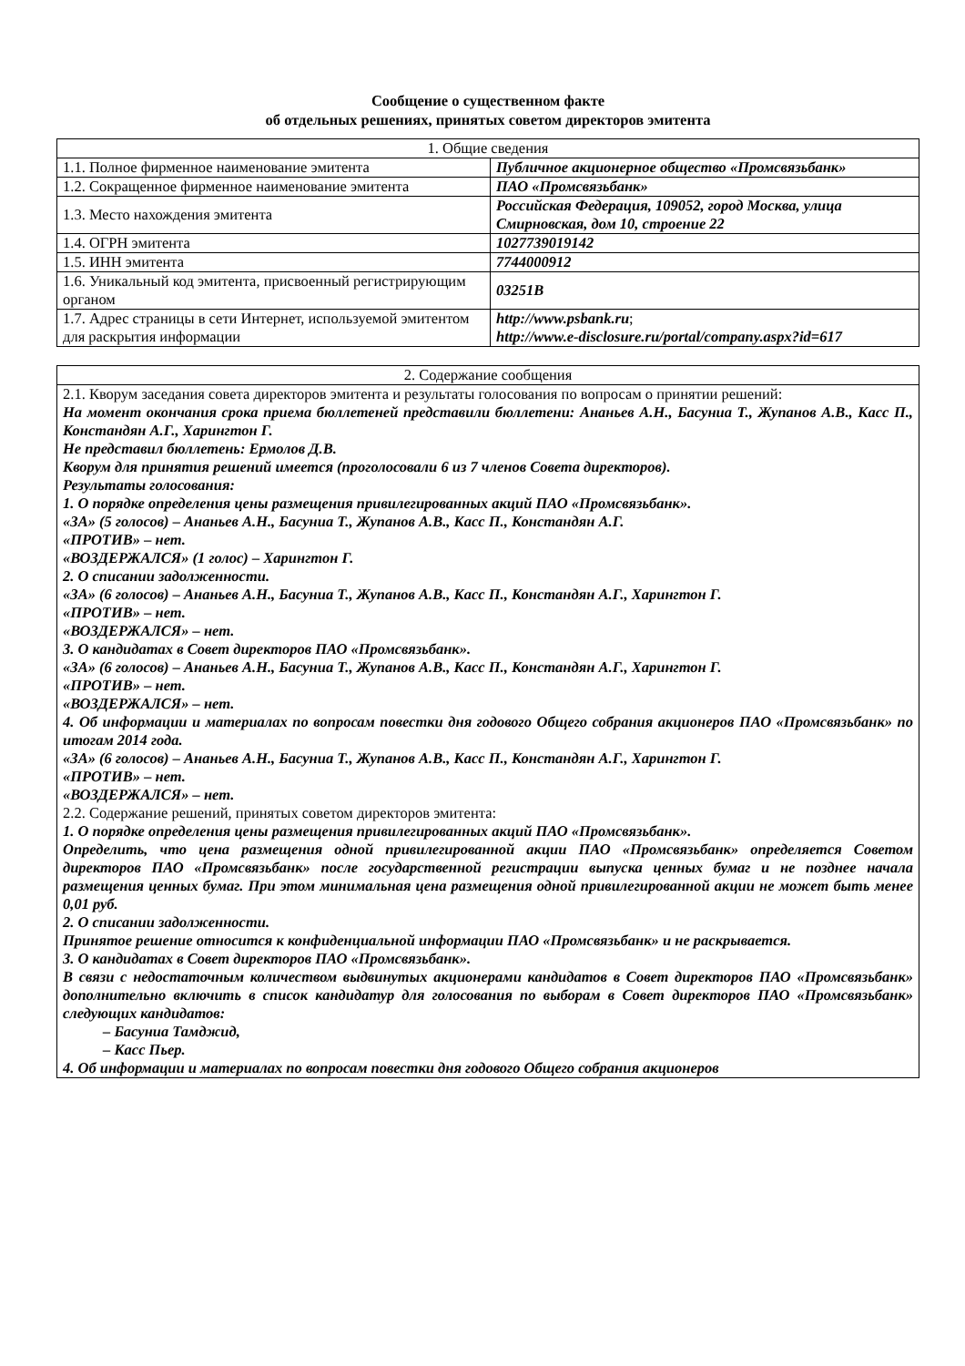Сообщение о существенном факте
об отдельных решениях, принятых советом директоров эмитента
| 1. Общие сведения | |
| --- | --- |
| 1.1. Полное фирменное наименование эмитента | Публичное акционерное общество «Промсвязьбанк» |
| 1.2. Сокращенное фирменное наименование эмитента | ПАО «Промсвязьбанк» |
| 1.3. Место нахождения эмитента | Российская Федерация, 109052, город Москва, улица Смирновская, дом 10, строение 22 |
| 1.4. ОГРН эмитента | 1027739019142 |
| 1.5. ИНН эмитента | 7744000912 |
| 1.6. Уникальный код эмитента, присвоенный регистрирующим органом | 03251B |
| 1.7. Адрес страницы в сети Интернет, используемой эмитентом для раскрытия информации | http://www.psbank.ru ; http://www.e-disclosure.ru/portal/company.aspx?id=617 |
| 2. Содержание сообщения |
| --- |
| 2.1. Кворум заседания совета директоров эмитента и результаты голосования по вопросам о принятии решений: На момент окончания срока приема бюллетеней представили бюллетени: Ананьев А.Н., Басуниа Т., Жупанов А.В., Касс П., Констандян А.Г., Харингтон Г. Не представил бюллетень: Ермолов Д.В. Кворум для принятия решений имеется (проголосовали 6 из 7 членов Совета директоров). Результаты голосования: 1. О порядке определения цены размещения привилегированных акций ПАО «Промсвязьбанк». «ЗА» (5 голосов) – Ананьев А.Н., Басуниа Т., Жупанов А.В., Касс П., Констандян А.Г. «ПРОТИВ» – нет. «ВОЗДЕРЖАЛСЯ» (1 голос) – Харингтон Г. 2. О списании задолженности. «ЗА» (6 голосов) – Ананьев А.Н., Басуниа Т., Жупанов А.В., Касс П., Констандян А.Г., Харингтон Г. «ПРОТИВ» – нет. «ВОЗДЕРЖАЛСЯ» – нет. 3. О кандидатах в Совет директоров ПАО «Промсвязьбанк». «ЗА» (6 голосов) – Ананьев А.Н., Басуниа Т., Жупанов А.В., Касс П., Констандян А.Г., Харингтон Г. «ПРОТИВ» – нет. «ВОЗДЕРЖАЛСЯ» – нет. 4. Об информации и материалах по вопросам повестки дня годового Общего собрания акционеров ПАО «Промсвязьбанк» по итогам 2014 года. «ЗА» (6 голосов) – Ананьев А.Н., Басуниа Т., Жупанов А.В., Касс П., Констандян А.Г., Харингтон Г. «ПРОТИВ» – нет. «ВОЗДЕРЖАЛСЯ» – нет. 2.2. Содержание решений, принятых советом директоров эмитента: 1. О порядке определения цены размещения привилегированных акций ПАО «Промсвязьбанк». Определить, что цена размещения одной привилегированной акции ПАО «Промсвязьбанк» определяется Советом директоров ПАО «Промсвязьбанк» после государственной регистрации выпуска ценных бумаг и не позднее начала размещения ценных бумаг. При этом минимальная цена размещения одной привилегированной акции не может быть менее 0,01 руб. 2. О списании задолженности. Принятое решение относится к конфиденциальной информации ПАО «Промсвязьбанк» и не раскрывается. 3. О кандидатах в Совет директоров ПАО «Промсвязьбанк». В связи с недостаточным количеством выдвинутых акционерами кандидатов в Совет директоров ПАО «Промсвязьбанк» дополнительно включить в список кандидатур для голосования по выборам в Совет директоров ПАО «Промсвязьбанк» следующих кандидатов: – Басуниа Тамджид, – Касс Пьер. 4. Об информации и материалах по вопросам повестки дня годового Общего собрания акционеров |